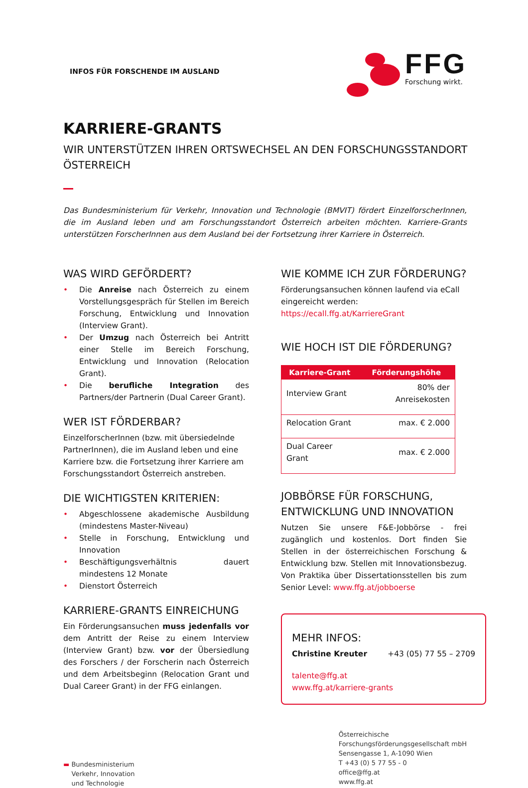INFOS FÜR FORSCHENDE IM AUSLAND
FFG
Forschung wirkt.
KARRIERE-GRANTS
WIR UNTERSTÜTZEN IHREN ORTSWECHSEL AN DEN FORSCHUNGSSTANDORT ÖSTERREICH
Das Bundesministerium für Verkehr, Innovation und Technologie (BMVIT) fördert EinzelforscherInnen, die im Ausland leben und am Forschungsstandort Österreich arbeiten möchten. Karriere-Grants unterstützen ForscherInnen aus dem Ausland bei der Fortsetzung ihrer Karriere in Österreich.
WAS WIRD GEFÖRDERT?
• Die Anreise nach Österreich zu einem Vorstellungsgespräch für Stellen im Bereich Forschung, Entwicklung und Innovation (Interview Grant).
• Der Umzug nach Österreich bei Antritt einer Stelle im Bereich Forschung, Entwicklung und Innovation (Relocation Grant).
• Die berufliche Integration des Partners/der Partnerin (Dual Career Grant).
WER IST FÖRDERBAR?
EinzelforscherInnen (bzw. mit übersiedelnde PartnerInnen), die im Ausland leben und eine Karriere bzw. die Fortsetzung ihrer Karriere am Forschungsstandort Österreich anstreben.
DIE WICHTIGSTEN KRITERIEN:
• Abgeschlossene akademische Ausbildung (mindestens Master-Niveau)
• Stelle in Forschung, Entwicklung und Innovation
• Beschäftigungsverhältnis dauert mindestens 12 Monate
• Dienstort Österreich
KARRIERE-GRANTS EINREICHUNG
Ein Förderungsansuchen muss jedenfalls vor dem Antritt der Reise zu einem Interview (Interview Grant) bzw. vor der Übersiedlung des Forschers / der Forscherin nach Österreich und dem Arbeitsbeginn (Relocation Grant und Dual Career Grant) in der FFG einlangen.
WIE KOMME ICH ZUR FÖRDERUNG?
Förderungsansuchen können laufend via eCall eingereicht werden:
https://ecall.ffg.at/KarriereGrant
WIE HOCH IST DIE FÖRDERUNG?
| Karriere-Grant | Förderungshöhe |
| --- | --- |
| Interview Grant | 80% der Anreisekosten |
| Relocation Grant | max. € 2.000 |
| Dual Career Grant | max. € 2.000 |
JOBBÖRSE FÜR FORSCHUNG, ENTWICKLUNG UND INNOVATION
Nutzen Sie unsere F&E-Jobbörse - frei zugänglich und kostenlos. Dort finden Sie Stellen in der österreichischen Forschung & Entwicklung bzw. Stellen mit Innovationsbezug. Von Praktika über Dissertationsstellen bis zum Senior Level: www.ffg.at/jobboerse
MEHR INFOS:
Christine Kreuter +43 (05) 77 55 – 2709
talente@ffg.at
www.ffg.at/karriere-grants
▬ Bundesministerium
Verkehr, Innovation
und Technologie
Österreichische
Forschungsförderungsgesellschaft mbH
Sensengasse 1, A-1090 Wien
T +43 (0) 5 77 55 - 0
office@ffg.at
www.ffg.at